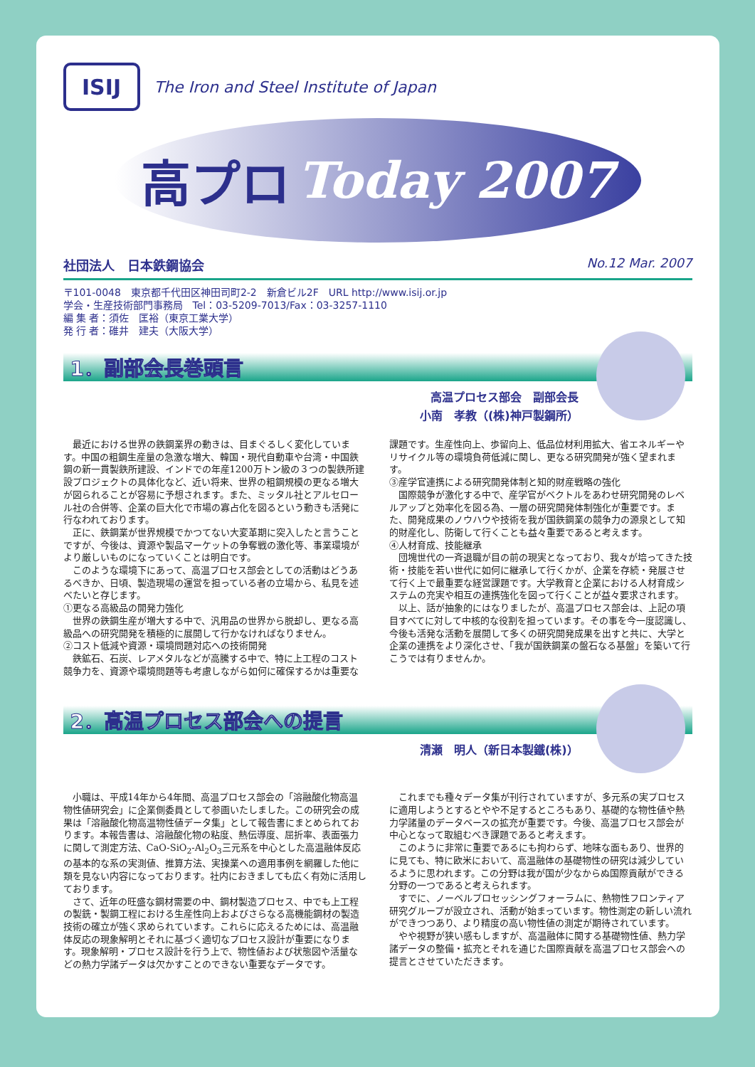ISIJ
The Iron and Steel Institute of Japan
高プロ Today 2007
社団法人　日本鉄鋼協会 No.12 Mar. 2007
〒101-0048　東京都千代田区神田司町2-2　新倉ビル2F　URL http://www.isij.or.jp
学会・生産技術部門事務局　Tel：03-5209-7013/Fax：03-3257-1110
編 集 者：須佐　匡裕（東京工業大学）
発 行 者：碓井　建夫（大阪大学）
1．副部会長巻頭言
高温プロセス部会　副部会長
小南　孝教（(株)神戸製鋼所）
最近における世界の鉄鋼業界の動きは、目まぐるしく変化しています。中国の粗鋼生産量の急激な増大、韓国・現代自動車や台湾・中国鉄鋼の新一貫製鉄所建設、インドでの年産1200万トン級の３つの製鉄所建設プロジェクトの具体化など、近い将来、世界の粗鋼規模の更なる増大が図られることが容易に予想されます。また、ミッタル社とアルセロール社の合併等、企業の巨大化で市場の寡占化を図るという動きも活発に行なわれております。
正に、鉄鋼業が世界規模でかつてない大変革期に突入したと言うことですが、今後は、資源や製品マーケットの争奪戦の激化等、事業環境がより厳しいものになっていくことは明白です。
このような環境下にあって、高温プロセス部会としての活動はどうあるべきか、日頃、製造現場の運営を担っている者の立場から、私見を述べたいと存じます。
①更なる高級品の開発力強化
世界の鉄鋼生産が増大する中で、汎用品の世界から脱却し、更なる高級品への研究開発を積極的に展開して行かなければなりません。
②コスト低減や資源・環境問題対応への技術開発
鉄鉱石、石炭、レアメタルなどが高騰する中で、特に上工程のコスト競争力を、資源や環境問題等も考慮しながら如何に確保するかは重要な課題です。生産性向上、歩留向上、低品位材利用拡大、省エネルギーやリサイクル等の環境負荷低減に関し、更なる研究開発が強く望まれます。
③産学官連携による研究開発体制と知的財産戦略の強化
国際競争が激化する中で、産学官がベクトルをあわせ研究開発のレベルアップと効率化を図る為、一層の研究開発体制強化が重要です。また、開発成果のノウハウや技術を我が国鉄鋼業の競争力の源泉として知的財産化し、防衛して行くことも益々重要であると考えます。
④人材育成、技能継承
団塊世代の一斉退職が目の前の現実となっており、我々が培ってきた技術・技能を若い世代に如何に継承して行くかが、企業を存続・発展させて行く上で最重要な経営課題です。大学教育と企業における人材育成システムの充実や相互の連携強化を図って行くことが益々要求されます。
以上、話が抽象的にはなりましたが、高温プロセス部会は、上記の項目すべてに対して中核的な役割を担っています。その事を今一度認識し、今後も活発な活動を展開して多くの研究開発成果を出すと共に、大学と企業の連携をより深化させ、「我が国鉄鋼業の盤石なる基盤」を築いて行こうでは有りませんか。
2．高温プロセス部会への提言
清瀬　明人（新日本製鐵(株)）
小職は、平成14年から4年間、高温プロセス部会の「溶融酸化物高温物性値研究会」に企業側委員として参画いたしました。この研究会の成果は「溶融酸化物高温物性値データ集」として報告書にまとめられております。本報告書は、溶融酸化物の粘度、熱伝導度、屈折率、表面張力に関して測定方法、CaO-SiO<sub>2</sub>-Al<sub>2</sub>O<sub>3</sub>三元系を中心とした高温融体反応の基本的な系の実測値、推算方法、実操業への適用事例を網羅した他に類を見ない内容になっております。社内におきましても広く有効に活用しております。
さて、近年の旺盛な鋼材需要の中、鋼材製造プロセス、中でも上工程の製銑・製鋼工程における生産性向上およびさらなる高機能鋼材の製造技術の確立が強く求められています。これらに応えるためには、高温融体反応の現象解明とそれに基づく適切なプロセス設計が重要になります。現象解明・プロセス設計を行う上で、物性値および状態図や活量などの熱力学諸データは欠かすことのできない重要なデータです。
これまでも種々データ集が刊行されていますが、多元系の実プロセスに適用しようとするとやや不足するところもあり、基礎的な物性値や熱力学諸量のデータベースの拡充が重要です。今後、高温プロセス部会が中心となって取組むべき課題であると考えます。
このように非常に重要であるにも拘わらず、地味な面もあり、世界的に見ても、特に欧米において、高温融体の基礎物性の研究は減少しているように思われます。この分野は我が国が少なからぬ国際貢献ができる分野の一つであると考えられます。
すでに、ノーベルプロセッシングフォーラムに、熱物性フロンティア研究グループが設立され、活動が始まっています。物性測定の新しい流れができつつあり、より精度の高い物性値の測定が期待されています。
やや視野が狭い感もしますが、高温融体に関する基礎物性値、熱力学諸データの整備・拡充とそれを通じた国際貢献を高温プロセス部会への提言とさせていただきます。